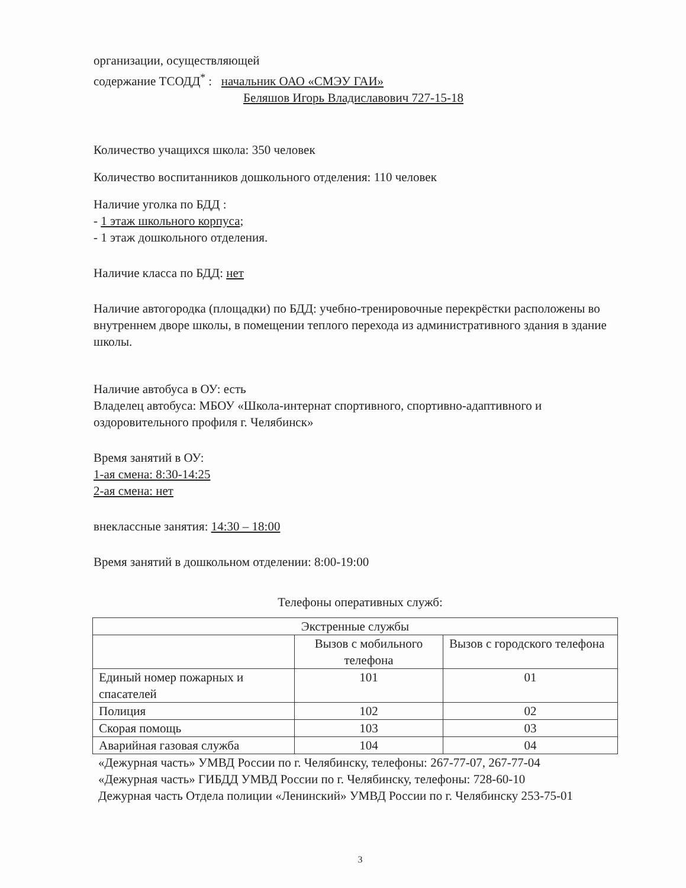организации, осуществляющей
содержание ТСОДД<sup>*</sup> : начальник ОАО «СМЭУ ГАИ»
Беляшов Игорь Владиславович 727-15-18
Количество учащихся школа: 350 человек
Количество воспитанников дошкольного отделения: 110 человек
Наличие уголка по БДД :
- 1 этаж школьного корпуса;
- 1 этаж дошкольного отделения.
Наличие класса по БДД: нет
Наличие автогородка (площадки) по БДД: учебно-тренировочные перекрёстки расположены во внутреннем дворе школы, в помещении теплого перехода из административного здания в здание школы.
Наличие автобуса в ОУ: есть
Владелец автобуса: МБОУ «Школа-интернат спортивного, спортивно-адаптивного и оздоровительного профиля г. Челябинск»
Время занятий в ОУ:
1-ая смена: 8:30-14:25
2-ая смена: нет
внеклассные занятия: 14:30 – 18:00
Время занятий в дошкольном отделении: 8:00-19:00
Телефоны оперативных служб:
| Экстренные службы | | |
| | Вызов с мобильного телефона | Вызов с городского телефона |
| Единый номер пожарных и спасателей | 101 | 01 |
| Полиция | 102 | 02 |
| Скорая помощь | 103 | 03 |
| Аварийная газовая служба | 104 | 04 |
«Дежурная часть» УМВД России по г. Челябинску, телефоны: 267-77-07, 267-77-04
«Дежурная часть» ГИБДД УМВД России по г. Челябинску, телефоны: 728-60-10
Дежурная часть Отдела полиции «Ленинский» УМВД России по г. Челябинску 253-75-01
3